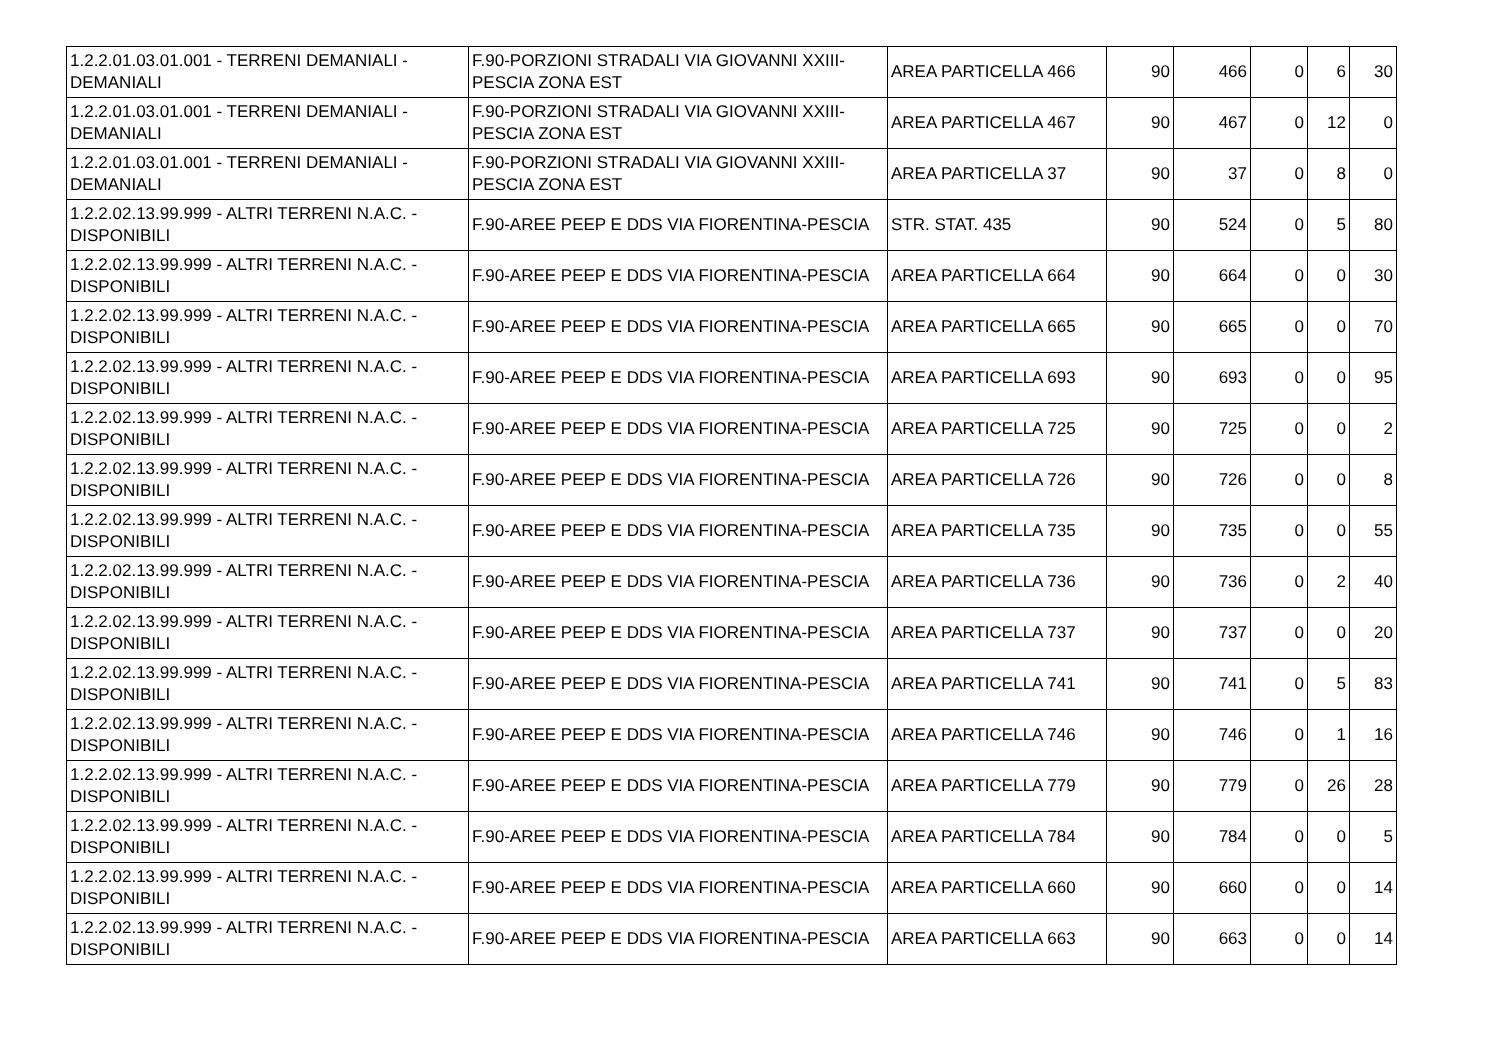| 1.2.2.01.03.01.001 - TERRENI DEMANIALI - DEMANIALI | F.90-PORZIONI STRADALI VIA GIOVANNI XXIII-PESCIA ZONA EST | AREA PARTICELLA 466 | 90 | 466 | 0 | 6 | 30 |
| 1.2.2.01.03.01.001 - TERRENI DEMANIALI - DEMANIALI | F.90-PORZIONI STRADALI VIA GIOVANNI XXIII-PESCIA ZONA EST | AREA PARTICELLA 467 | 90 | 467 | 0 | 12 | 0 |
| 1.2.2.01.03.01.001 - TERRENI DEMANIALI - DEMANIALI | F.90-PORZIONI STRADALI VIA GIOVANNI XXIII-PESCIA ZONA EST | AREA PARTICELLA 37 | 90 | 37 | 0 | 8 | 0 |
| 1.2.2.02.13.99.999 - ALTRI TERRENI N.A.C. - DISPONIBILI | F.90-AREE PEEP E DDS VIA FIORENTINA-PESCIA | STR. STAT. 435 | 90 | 524 | 0 | 5 | 80 |
| 1.2.2.02.13.99.999 - ALTRI TERRENI N.A.C. - DISPONIBILI | F.90-AREE PEEP E DDS VIA FIORENTINA-PESCIA | AREA PARTICELLA 664 | 90 | 664 | 0 | 0 | 30 |
| 1.2.2.02.13.99.999 - ALTRI TERRENI N.A.C. - DISPONIBILI | F.90-AREE PEEP E DDS VIA FIORENTINA-PESCIA | AREA PARTICELLA 665 | 90 | 665 | 0 | 0 | 70 |
| 1.2.2.02.13.99.999 - ALTRI TERRENI N.A.C. - DISPONIBILI | F.90-AREE PEEP E DDS VIA FIORENTINA-PESCIA | AREA PARTICELLA 693 | 90 | 693 | 0 | 0 | 95 |
| 1.2.2.02.13.99.999 - ALTRI TERRENI N.A.C. - DISPONIBILI | F.90-AREE PEEP E DDS VIA FIORENTINA-PESCIA | AREA PARTICELLA 725 | 90 | 725 | 0 | 0 | 2 |
| 1.2.2.02.13.99.999 - ALTRI TERRENI N.A.C. - DISPONIBILI | F.90-AREE PEEP E DDS VIA FIORENTINA-PESCIA | AREA PARTICELLA 726 | 90 | 726 | 0 | 0 | 8 |
| 1.2.2.02.13.99.999 - ALTRI TERRENI N.A.C. - DISPONIBILI | F.90-AREE PEEP E DDS VIA FIORENTINA-PESCIA | AREA PARTICELLA 735 | 90 | 735 | 0 | 0 | 55 |
| 1.2.2.02.13.99.999 - ALTRI TERRENI N.A.C. - DISPONIBILI | F.90-AREE PEEP E DDS VIA FIORENTINA-PESCIA | AREA PARTICELLA 736 | 90 | 736 | 0 | 2 | 40 |
| 1.2.2.02.13.99.999 - ALTRI TERRENI N.A.C. - DISPONIBILI | F.90-AREE PEEP E DDS VIA FIORENTINA-PESCIA | AREA PARTICELLA 737 | 90 | 737 | 0 | 0 | 20 |
| 1.2.2.02.13.99.999 - ALTRI TERRENI N.A.C. - DISPONIBILI | F.90-AREE PEEP E DDS VIA FIORENTINA-PESCIA | AREA PARTICELLA 741 | 90 | 741 | 0 | 5 | 83 |
| 1.2.2.02.13.99.999 - ALTRI TERRENI N.A.C. - DISPONIBILI | F.90-AREE PEEP E DDS VIA FIORENTINA-PESCIA | AREA PARTICELLA 746 | 90 | 746 | 0 | 1 | 16 |
| 1.2.2.02.13.99.999 - ALTRI TERRENI N.A.C. - DISPONIBILI | F.90-AREE PEEP E DDS VIA FIORENTINA-PESCIA | AREA PARTICELLA 779 | 90 | 779 | 0 | 26 | 28 |
| 1.2.2.02.13.99.999 - ALTRI TERRENI N.A.C. - DISPONIBILI | F.90-AREE PEEP E DDS VIA FIORENTINA-PESCIA | AREA PARTICELLA 784 | 90 | 784 | 0 | 0 | 5 |
| 1.2.2.02.13.99.999 - ALTRI TERRENI N.A.C. - DISPONIBILI | F.90-AREE PEEP E DDS VIA FIORENTINA-PESCIA | AREA PARTICELLA 660 | 90 | 660 | 0 | 0 | 14 |
| 1.2.2.02.13.99.999 - ALTRI TERRENI N.A.C. - DISPONIBILI | F.90-AREE PEEP E DDS VIA FIORENTINA-PESCIA | AREA PARTICELLA 663 | 90 | 663 | 0 | 0 | 14 |